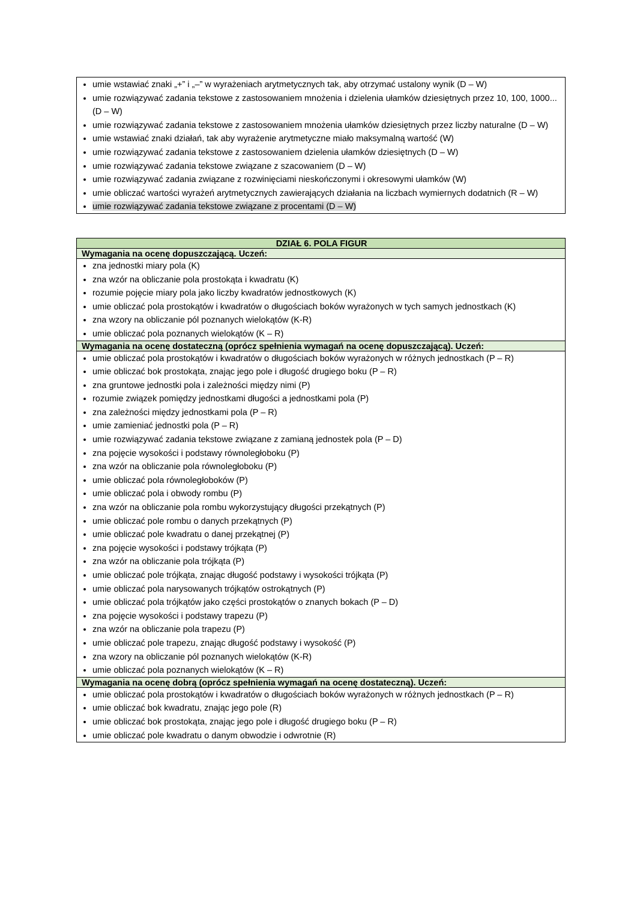| umie wstawiać znaki „+” i „–” w wyrażeniach arytmetycznych tak, aby otrzymać ustalony wynik (D – W) umie rozwiązywać zadania tekstowe z zastosowaniem mnożenia i dzielenia ułamków dziesiętnych przez 10, 100, 1000... (D – W) umie rozwiązywać zadania tekstowe z zastosowaniem mnożenia ułamków dziesiętnych przez liczby naturalne (D – W) umie wstawiać znaki działań, tak aby wyrażenie arytmetyczne miało maksymalną wartość (W) umie rozwiązywać zadania tekstowe z zastosowaniem dzielenia ułamków dziesiętnych (D – W) umie rozwiązywać zadania tekstowe związane z szacowaniem (D – W) umie rozwiązywać zadania związane z rozwinięciami nieskończonymi i okresowymi ułamków (W) umie obliczać wartości wyrażeń arytmetycznych zawierających działania na liczbach wymiernych dodatnich (R – W) umie rozwiązywać zadania tekstowe związane z procentami (D – W) |
| DZIAŁ 6. POLA FIGUR |
| --- |
| Wymagania na ocenę dopuszczającą. Uczeń: |
| zna jednostki miary pola (K) zna wzór na obliczanie pola prostokąta i kwadratu (K) rozumie pojęcie miary pola jako liczby kwadratów jednostkowych (K) umie obliczać pola prostokątów i kwadratów o długościach boków wyrażonych w tych samych jednostkach (K) zna wzory na obliczanie pól poznanych wielokątów (K-R) umie obliczać pola poznanych wielokątów (K – R) |
| Wymagania na ocenę dostateczną (oprócz spełnienia wymagań na ocenę dopuszczającą). Uczeń: |
| umie obliczać pola prostokątów i kwadratów o długościach boków wyrażonych w różnych jednostkach (P – R) umie obliczać bok prostokąta, znając jego pole i długość drugiego boku (P – R) zna gruntowe jednostki pola i zależności między nimi (P) rozumie związek pomiędzy jednostkami długości a jednostkami pola (P) zna zależności między jednostkami pola (P – R) umie zamieniać jednostki pola (P – R) umie rozwiązywać zadania tekstowe związane z zamianą jednostek pola (P – D) zna pojęcie wysokości i podstawy równoległoboku (P) zna wzór na obliczanie pola równoległoboku (P) umie obliczać pola równoległoboków (P) umie obliczać pola i obwody rombu (P) zna wzór na obliczanie pola rombu wykorzystujący długości przekątnych (P) umie obliczać pole rombu o danych przekątnych (P) umie obliczać pole kwadratu o danej przekątnej (P) zna pojęcie wysokości i podstawy trójkąta (P) zna wzór na obliczanie pola trójkąta (P) umie obliczać pole trójkąta, znając długość podstawy i wysokości trójkąta (P) umie obliczać pola narysowanych trójkątów ostrokątnych (P) umie obliczać pola trójkątów jako części prostokątów o znanych bokach (P – D) zna pojęcie wysokości i podstawy trapezu (P) zna wzór na obliczanie pola trapezu (P) umie obliczać pole trapezu, znając długość podstawy i wysokość (P) zna wzory na obliczanie pól poznanych wielokątów (K-R) umie obliczać pola poznanych wielokątów (K – R) |
| Wymagania na ocenę dobrą (oprócz spełnienia wymagań na ocenę dostateczną). Uczeń: |
| umie obliczać pola prostokątów i kwadratów o długościach boków wyrażonych w różnych jednostkach (P – R) umie obliczać bok kwadratu, znając jego pole (R) umie obliczać bok prostokąta, znając jego pole i długość drugiego boku (P – R) umie obliczać pole kwadratu o danym obwodzie i odwrotnie (R) |